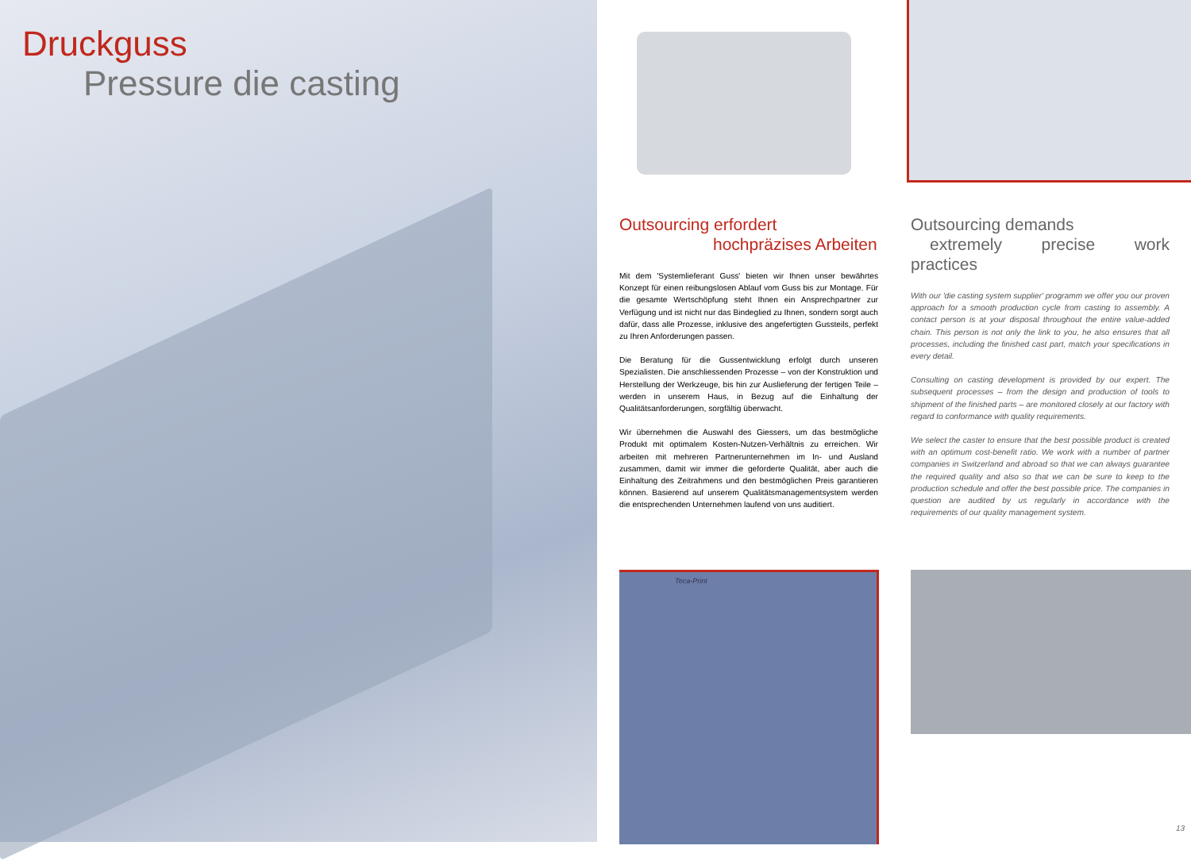Druckguss
Pressure die casting
Outsourcing erfordert
hochpräzises Arbeiten
Mit dem 'Systemlieferant Guss' bieten wir Ihnen unser bewährtes Konzept für einen reibungslosen Ablauf vom Guss bis zur Montage. Für die gesamte Wertschöpfung steht Ihnen ein Ansprechpartner zur Verfügung und ist nicht nur das Bindeglied zu Ihnen, sondern sorgt auch dafür, dass alle Prozesse, inklusive des angefertigten Gussteils, perfekt zu Ihren Anforderungen passen.
Die Beratung für die Gussentwicklung erfolgt durch unseren Spezialisten. Die anschliessenden Prozesse – von der Konstruktion und Herstellung der Werkzeuge, bis hin zur Auslieferung der fertigen Teile – werden in unserem Haus, in Bezug auf die Einhaltung der Qualitätsanforderungen, sorgfältig überwacht.
Wir übernehmen die Auswahl des Giessers, um das bestmögliche Produkt mit optimalem Kosten-Nutzen-Verhältnis zu erreichen. Wir arbeiten mit mehreren Partnerunternehmen im In- und Ausland zusammen, damit wir immer die geforderte Qualität, aber auch die Einhaltung des Zeitrahmens und den bestmöglichen Preis garantieren können. Basierend auf unserem Qualitätsmanagementsystem werden die entsprechenden Unternehmen laufend von uns auditiert.
Outsourcing demands
extremely precise work practices
With our 'die casting system supplier' programm we offer you our proven approach for a smooth production cycle from casting to assembly. A contact person is at your disposal throughout the entire value-added chain. This person is not only the link to you, he also ensures that all processes, including the finished cast part, match your specifications in every detail.
Consulting on casting development is provided by our expert. The subsequent processes – from the design and production of tools to shipment of the finished parts – are monitored closely at our factory with regard to conformance with quality requirements.
We select the caster to ensure that the best possible product is created with an optimum cost-benefit ratio. We work with a number of partner companies in Switzerland and abroad so that we can always guarantee the required quality and also so that we can be sure to keep to the production schedule and offer the best possible price. The companies in question are audited by us regularly in accordance with the requirements of our quality management system.
Teca-Print
13